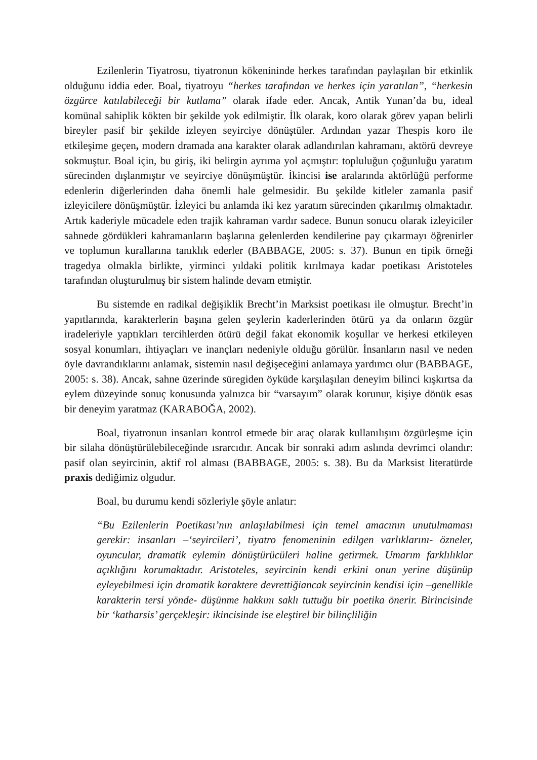Ezilenlerin Tiyatrosu, tiyatronun kökenininde herkes tarafından paylaşılan bir etkinlik olduğunu iddia eder. Boal, tiyatroyu “herkes tarafından ve herkes için yaratılan”, “herkesin özgürce katılabileceği bir kutlama” olarak ifade eder. Ancak, Antik Yunan’da bu, ideal komünal sahiplik kökten bir şekilde yok edilmiştir. İlk olarak, koro olarak görev yapan belirli bireyler pasif bir şekilde izleyen seyirciye dönüştüler. Ardından yazar Thespis koro ile etkileşime geçen, modern dramada ana karakter olarak adlandırılan kahramanı, aktörü devreye sokmuştur. Boal için, bu giriş, iki belirgin ayrıma yol açmıştır: topluluğun çoğunluğu yaratım sürecinden dışlanmıştır ve seyirciye dönüşmüştür. İkincisi ise aralarında aktörlüğü performe edenlerin diğerlerinden daha önemli hale gelmesidir. Bu şekilde kitleler zamanla pasif izleyicilere dönüşmüştür. İzleyici bu anlamda iki kez yaratım sürecinden çıkarılmış olmaktadır. Artık kaderiyle mücadele eden trajik kahraman vardır sadece. Bunun sonucu olarak izleyiciler sahnede gördükleri kahramanların başlarına gelenlerden kendilerine pay çıkarmayı öğrenirler ve toplumun kurallarına tanıklık ederler (BABBAGE, 2005: s. 37). Bunun en tipik örneği tragedya olmakla birlikte, yirminci yıldaki politik kırılmaya kadar poetikası Aristoteles tarafından oluşturulmuş bir sistem halinde devam etmiştir.
Bu sistemde en radikal değişiklik Brecht’in Marksist poetikası ile olmuştur. Brecht’in yapıtlarında, karakterlerin başına gelen şeylerin kaderlerinden ötürü ya da onların özgür iradeleriyle yaptıkları tercihlerden ötürü değil fakat ekonomik koşullar ve herkesi etkileyen sosyal konumları, ihtiyaçları ve inançları nedeniyle olduğu görülür. İnsanların nasıl ve neden öyle davrandıklarını anlamak, sistemin nasıl değişeceğini anlamaya yardımcı olur (BABBAGE, 2005: s. 38). Ancak, sahne üzerinde süregiden öyküde karşılaşılan deneyim bilinci kışkırtsa da eylem düzeyinde sonuç konusunda yalnızca bir “varsayım” olarak korunur, kişiye dönük esas bir deneyim yaratmaz (KARABOĞA, 2002).
Boal, tiyatronun insanları kontrol etmede bir araç olarak kullanılışını özgürleşme için bir silaha dönüştürülebileceğinde ısrarcıdır. Ancak bir sonraki adım aslında devrimci olandır: pasif olan seyircinin, aktif rol alması (BABBAGE, 2005: s. 38). Bu da Marksist literatürde praxis dediğimiz olgudur.
Boal, bu durumu kendi sözleriyle şöyle anlatır:
“Bu Ezilenlerin Poetikası’nın anlaşılabilmesi için temel amacının unutulmaması gerekir: insanları –‘seyircileri’, tiyatro fenomeninin edilgen varlıklarını- özneler, oyuncular, dramatik eylemin dönüştürücüleri haline getirmek. Umarım farklılıklar açıklığını korumaktadır. Aristoteles, seyircinin kendi erkini onun yerine düşünüp eyleyebilmesi için dramatik karaktere devrettiğiancak seyircinin kendisi için –genellikle karakterin tersi yönde- düşünme hakkını saklı tuttuğu bir poetika önerir. Birincisinde bir ‘katharsis’ gerçekleşir: ikincisinde ise eleştirel bir bilinçliliğin